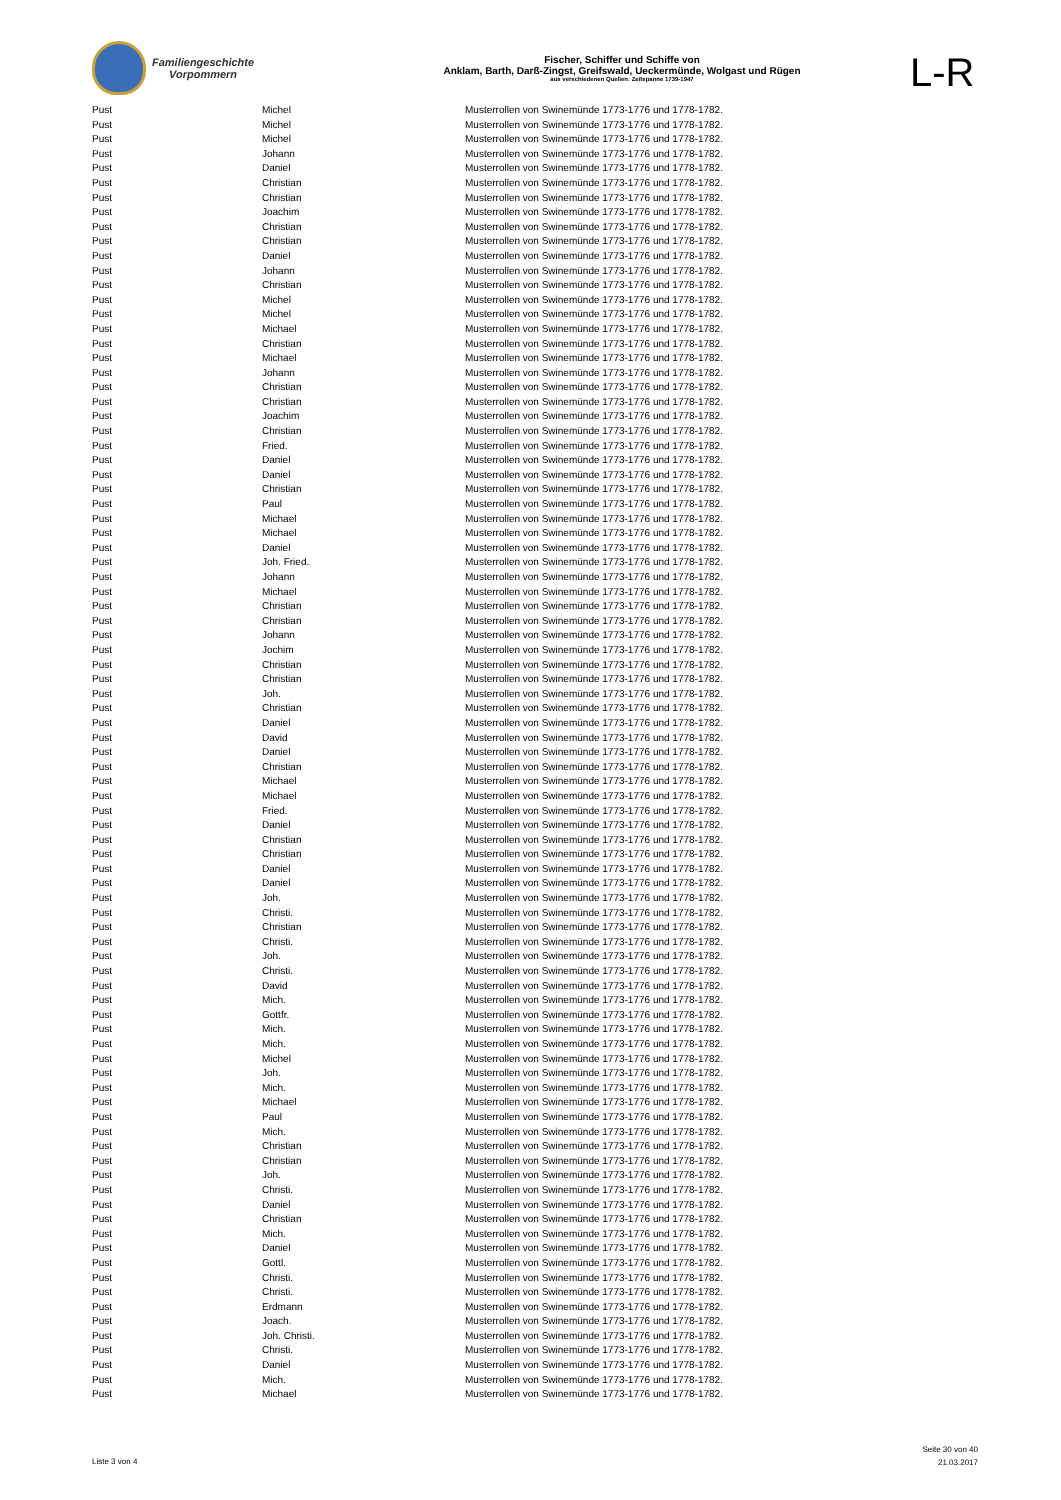Familiengeschichte
Vorpommern
Fischer, Schiffer und Schiffe von
Anklam, Barth, Darß-Zingst, Greifswald, Ueckermünde, Wolgast und Rügen
aus verschiedenen Quellen: Zeitspanne 1739-1947
L-R
| Pust | Michel | Musterrollen von Swinemünde 1773-1776 und 1778-1782. |
| Pust | Michel | Musterrollen von Swinemünde 1773-1776 und 1778-1782. |
| Pust | Michel | Musterrollen von Swinemünde 1773-1776 und 1778-1782. |
| Pust | Johann | Musterrollen von Swinemünde 1773-1776 und 1778-1782. |
| Pust | Daniel | Musterrollen von Swinemünde 1773-1776 und 1778-1782. |
| Pust | Christian | Musterrollen von Swinemünde 1773-1776 und 1778-1782. |
| Pust | Christian | Musterrollen von Swinemünde 1773-1776 und 1778-1782. |
| Pust | Joachim | Musterrollen von Swinemünde 1773-1776 und 1778-1782. |
| Pust | Christian | Musterrollen von Swinemünde 1773-1776 und 1778-1782. |
| Pust | Christian | Musterrollen von Swinemünde 1773-1776 und 1778-1782. |
| Pust | Daniel | Musterrollen von Swinemünde 1773-1776 und 1778-1782. |
| Pust | Johann | Musterrollen von Swinemünde 1773-1776 und 1778-1782. |
| Pust | Christian | Musterrollen von Swinemünde 1773-1776 und 1778-1782. |
| Pust | Michel | Musterrollen von Swinemünde 1773-1776 und 1778-1782. |
| Pust | Michel | Musterrollen von Swinemünde 1773-1776 und 1778-1782. |
| Pust | Michael | Musterrollen von Swinemünde 1773-1776 und 1778-1782. |
| Pust | Christian | Musterrollen von Swinemünde 1773-1776 und 1778-1782. |
| Pust | Michael | Musterrollen von Swinemünde 1773-1776 und 1778-1782. |
| Pust | Johann | Musterrollen von Swinemünde 1773-1776 und 1778-1782. |
| Pust | Christian | Musterrollen von Swinemünde 1773-1776 und 1778-1782. |
| Pust | Christian | Musterrollen von Swinemünde 1773-1776 und 1778-1782. |
| Pust | Joachim | Musterrollen von Swinemünde 1773-1776 und 1778-1782. |
| Pust | Christian | Musterrollen von Swinemünde 1773-1776 und 1778-1782. |
| Pust | Fried. | Musterrollen von Swinemünde 1773-1776 und 1778-1782. |
| Pust | Daniel | Musterrollen von Swinemünde 1773-1776 und 1778-1782. |
| Pust | Daniel | Musterrollen von Swinemünde 1773-1776 und 1778-1782. |
| Pust | Christian | Musterrollen von Swinemünde 1773-1776 und 1778-1782. |
| Pust | Paul | Musterrollen von Swinemünde 1773-1776 und 1778-1782. |
| Pust | Michael | Musterrollen von Swinemünde 1773-1776 und 1778-1782. |
| Pust | Michael | Musterrollen von Swinemünde 1773-1776 und 1778-1782. |
| Pust | Daniel | Musterrollen von Swinemünde 1773-1776 und 1778-1782. |
| Pust | Joh. Fried. | Musterrollen von Swinemünde 1773-1776 und 1778-1782. |
| Pust | Johann | Musterrollen von Swinemünde 1773-1776 und 1778-1782. |
| Pust | Michael | Musterrollen von Swinemünde 1773-1776 und 1778-1782. |
| Pust | Christian | Musterrollen von Swinemünde 1773-1776 und 1778-1782. |
| Pust | Christian | Musterrollen von Swinemünde 1773-1776 und 1778-1782. |
| Pust | Johann | Musterrollen von Swinemünde 1773-1776 und 1778-1782. |
| Pust | Jochim | Musterrollen von Swinemünde 1773-1776 und 1778-1782. |
| Pust | Christian | Musterrollen von Swinemünde 1773-1776 und 1778-1782. |
| Pust | Christian | Musterrollen von Swinemünde 1773-1776 und 1778-1782. |
| Pust | Joh. | Musterrollen von Swinemünde 1773-1776 und 1778-1782. |
| Pust | Christian | Musterrollen von Swinemünde 1773-1776 und 1778-1782. |
| Pust | Daniel | Musterrollen von Swinemünde 1773-1776 und 1778-1782. |
| Pust | David | Musterrollen von Swinemünde 1773-1776 und 1778-1782. |
| Pust | Daniel | Musterrollen von Swinemünde 1773-1776 und 1778-1782. |
| Pust | Christian | Musterrollen von Swinemünde 1773-1776 und 1778-1782. |
| Pust | Michael | Musterrollen von Swinemünde 1773-1776 und 1778-1782. |
| Pust | Michael | Musterrollen von Swinemünde 1773-1776 und 1778-1782. |
| Pust | Fried. | Musterrollen von Swinemünde 1773-1776 und 1778-1782. |
| Pust | Daniel | Musterrollen von Swinemünde 1773-1776 und 1778-1782. |
| Pust | Christian | Musterrollen von Swinemünde 1773-1776 und 1778-1782. |
| Pust | Christian | Musterrollen von Swinemünde 1773-1776 und 1778-1782. |
| Pust | Daniel | Musterrollen von Swinemünde 1773-1776 und 1778-1782. |
| Pust | Daniel | Musterrollen von Swinemünde 1773-1776 und 1778-1782. |
| Pust | Joh. | Musterrollen von Swinemünde 1773-1776 und 1778-1782. |
| Pust | Christi. | Musterrollen von Swinemünde 1773-1776 und 1778-1782. |
| Pust | Christian | Musterrollen von Swinemünde 1773-1776 und 1778-1782. |
| Pust | Christi. | Musterrollen von Swinemünde 1773-1776 und 1778-1782. |
| Pust | Joh. | Musterrollen von Swinemünde 1773-1776 und 1778-1782. |
| Pust | Christi. | Musterrollen von Swinemünde 1773-1776 und 1778-1782. |
| Pust | David | Musterrollen von Swinemünde 1773-1776 und 1778-1782. |
| Pust | Mich. | Musterrollen von Swinemünde 1773-1776 und 1778-1782. |
| Pust | Gottfr. | Musterrollen von Swinemünde 1773-1776 und 1778-1782. |
| Pust | Mich. | Musterrollen von Swinemünde 1773-1776 und 1778-1782. |
| Pust | Mich. | Musterrollen von Swinemünde 1773-1776 und 1778-1782. |
| Pust | Michel | Musterrollen von Swinemünde 1773-1776 und 1778-1782. |
| Pust | Joh. | Musterrollen von Swinemünde 1773-1776 und 1778-1782. |
| Pust | Mich. | Musterrollen von Swinemünde 1773-1776 und 1778-1782. |
| Pust | Michael | Musterrollen von Swinemünde 1773-1776 und 1778-1782. |
| Pust | Paul | Musterrollen von Swinemünde 1773-1776 und 1778-1782. |
| Pust | Mich. | Musterrollen von Swinemünde 1773-1776 und 1778-1782. |
| Pust | Christian | Musterrollen von Swinemünde 1773-1776 und 1778-1782. |
| Pust | Christian | Musterrollen von Swinemünde 1773-1776 und 1778-1782. |
| Pust | Joh. | Musterrollen von Swinemünde 1773-1776 und 1778-1782. |
| Pust | Christi. | Musterrollen von Swinemünde 1773-1776 und 1778-1782. |
| Pust | Daniel | Musterrollen von Swinemünde 1773-1776 und 1778-1782. |
| Pust | Christian | Musterrollen von Swinemünde 1773-1776 und 1778-1782. |
| Pust | Mich. | Musterrollen von Swinemünde 1773-1776 und 1778-1782. |
| Pust | Daniel | Musterrollen von Swinemünde 1773-1776 und 1778-1782. |
| Pust | Gottl. | Musterrollen von Swinemünde 1773-1776 und 1778-1782. |
| Pust | Christi. | Musterrollen von Swinemünde 1773-1776 und 1778-1782. |
| Pust | Christi. | Musterrollen von Swinemünde 1773-1776 und 1778-1782. |
| Pust | Erdmann | Musterrollen von Swinemünde 1773-1776 und 1778-1782. |
| Pust | Joach. | Musterrollen von Swinemünde 1773-1776 und 1778-1782. |
| Pust | Joh. Christi. | Musterrollen von Swinemünde 1773-1776 und 1778-1782. |
| Pust | Christi. | Musterrollen von Swinemünde 1773-1776 und 1778-1782. |
| Pust | Daniel | Musterrollen von Swinemünde 1773-1776 und 1778-1782. |
| Pust | Mich. | Musterrollen von Swinemünde 1773-1776 und 1778-1782. |
| Pust | Michael | Musterrollen von Swinemünde 1773-1776 und 1778-1782. |
Liste 3 von 4
Seite 30 von 40
21.03.2017